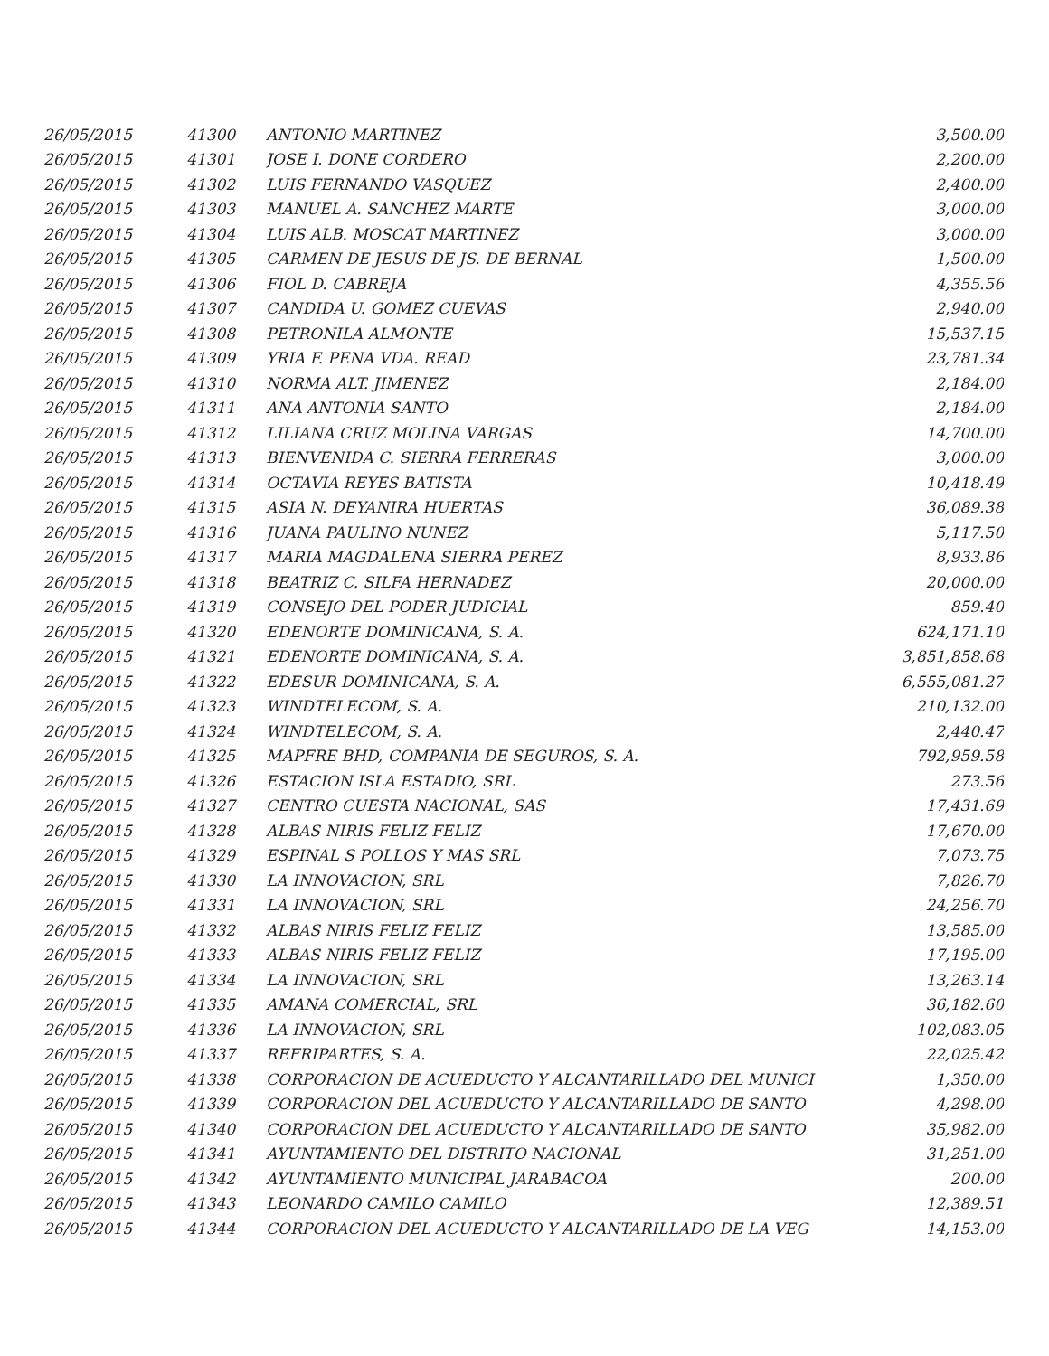| 26/05/2015 | 41300 | ANTONIO MARTINEZ | 3,500.00 |
| 26/05/2015 | 41301 | JOSE I. DONE CORDERO | 2,200.00 |
| 26/05/2015 | 41302 | LUIS FERNANDO VASQUEZ | 2,400.00 |
| 26/05/2015 | 41303 | MANUEL A. SANCHEZ MARTE | 3,000.00 |
| 26/05/2015 | 41304 | LUIS ALB. MOSCAT MARTINEZ | 3,000.00 |
| 26/05/2015 | 41305 | CARMEN DE JESUS DE JS. DE BERNAL | 1,500.00 |
| 26/05/2015 | 41306 | FIOL D. CABREJA | 4,355.56 |
| 26/05/2015 | 41307 | CANDIDA U. GOMEZ CUEVAS | 2,940.00 |
| 26/05/2015 | 41308 | PETRONILA ALMONTE | 15,537.15 |
| 26/05/2015 | 41309 | YRIA F. PENA VDA. READ | 23,781.34 |
| 26/05/2015 | 41310 | NORMA ALT. JIMENEZ | 2,184.00 |
| 26/05/2015 | 41311 | ANA ANTONIA SANTO | 2,184.00 |
| 26/05/2015 | 41312 | LILIANA CRUZ MOLINA VARGAS | 14,700.00 |
| 26/05/2015 | 41313 | BIENVENIDA C. SIERRA FERRERAS | 3,000.00 |
| 26/05/2015 | 41314 | OCTAVIA REYES BATISTA | 10,418.49 |
| 26/05/2015 | 41315 | ASIA N. DEYANIRA HUERTAS | 36,089.38 |
| 26/05/2015 | 41316 | JUANA PAULINO NUNEZ | 5,117.50 |
| 26/05/2015 | 41317 | MARIA MAGDALENA SIERRA PEREZ | 8,933.86 |
| 26/05/2015 | 41318 | BEATRIZ C. SILFA HERNADEZ | 20,000.00 |
| 26/05/2015 | 41319 | CONSEJO DEL PODER JUDICIAL | 859.40 |
| 26/05/2015 | 41320 | EDENORTE DOMINICANA, S. A. | 624,171.10 |
| 26/05/2015 | 41321 | EDENORTE DOMINICANA, S. A. | 3,851,858.68 |
| 26/05/2015 | 41322 | EDESUR DOMINICANA, S. A. | 6,555,081.27 |
| 26/05/2015 | 41323 | WINDTELECOM, S. A. | 210,132.00 |
| 26/05/2015 | 41324 | WINDTELECOM, S. A. | 2,440.47 |
| 26/05/2015 | 41325 | MAPFRE BHD, COMPANIA DE SEGUROS, S. A. | 792,959.58 |
| 26/05/2015 | 41326 | ESTACION ISLA ESTADIO, SRL | 273.56 |
| 26/05/2015 | 41327 | CENTRO CUESTA NACIONAL, SAS | 17,431.69 |
| 26/05/2015 | 41328 | ALBAS NIRIS FELIZ FELIZ | 17,670.00 |
| 26/05/2015 | 41329 | ESPINAL S POLLOS Y MAS SRL | 7,073.75 |
| 26/05/2015 | 41330 | LA INNOVACION, SRL | 7,826.70 |
| 26/05/2015 | 41331 | LA INNOVACION, SRL | 24,256.70 |
| 26/05/2015 | 41332 | ALBAS NIRIS FELIZ FELIZ | 13,585.00 |
| 26/05/2015 | 41333 | ALBAS NIRIS FELIZ FELIZ | 17,195.00 |
| 26/05/2015 | 41334 | LA INNOVACION, SRL | 13,263.14 |
| 26/05/2015 | 41335 | AMANA COMERCIAL, SRL | 36,182.60 |
| 26/05/2015 | 41336 | LA INNOVACION, SRL | 102,083.05 |
| 26/05/2015 | 41337 | REFRIPARTES, S. A. | 22,025.42 |
| 26/05/2015 | 41338 | CORPORACION DE ACUEDUCTO Y ALCANTARILLADO DEL MUNICI | 1,350.00 |
| 26/05/2015 | 41339 | CORPORACION DEL ACUEDUCTO Y ALCANTARILLADO DE SANTO | 4,298.00 |
| 26/05/2015 | 41340 | CORPORACION DEL ACUEDUCTO Y ALCANTARILLADO DE SANTO | 35,982.00 |
| 26/05/2015 | 41341 | AYUNTAMIENTO DEL DISTRITO NACIONAL | 31,251.00 |
| 26/05/2015 | 41342 | AYUNTAMIENTO MUNICIPAL JARABACOA | 200.00 |
| 26/05/2015 | 41343 | LEONARDO CAMILO CAMILO | 12,389.51 |
| 26/05/2015 | 41344 | CORPORACION DEL ACUEDUCTO Y ALCANTARILLADO DE LA VEG | 14,153.00 |